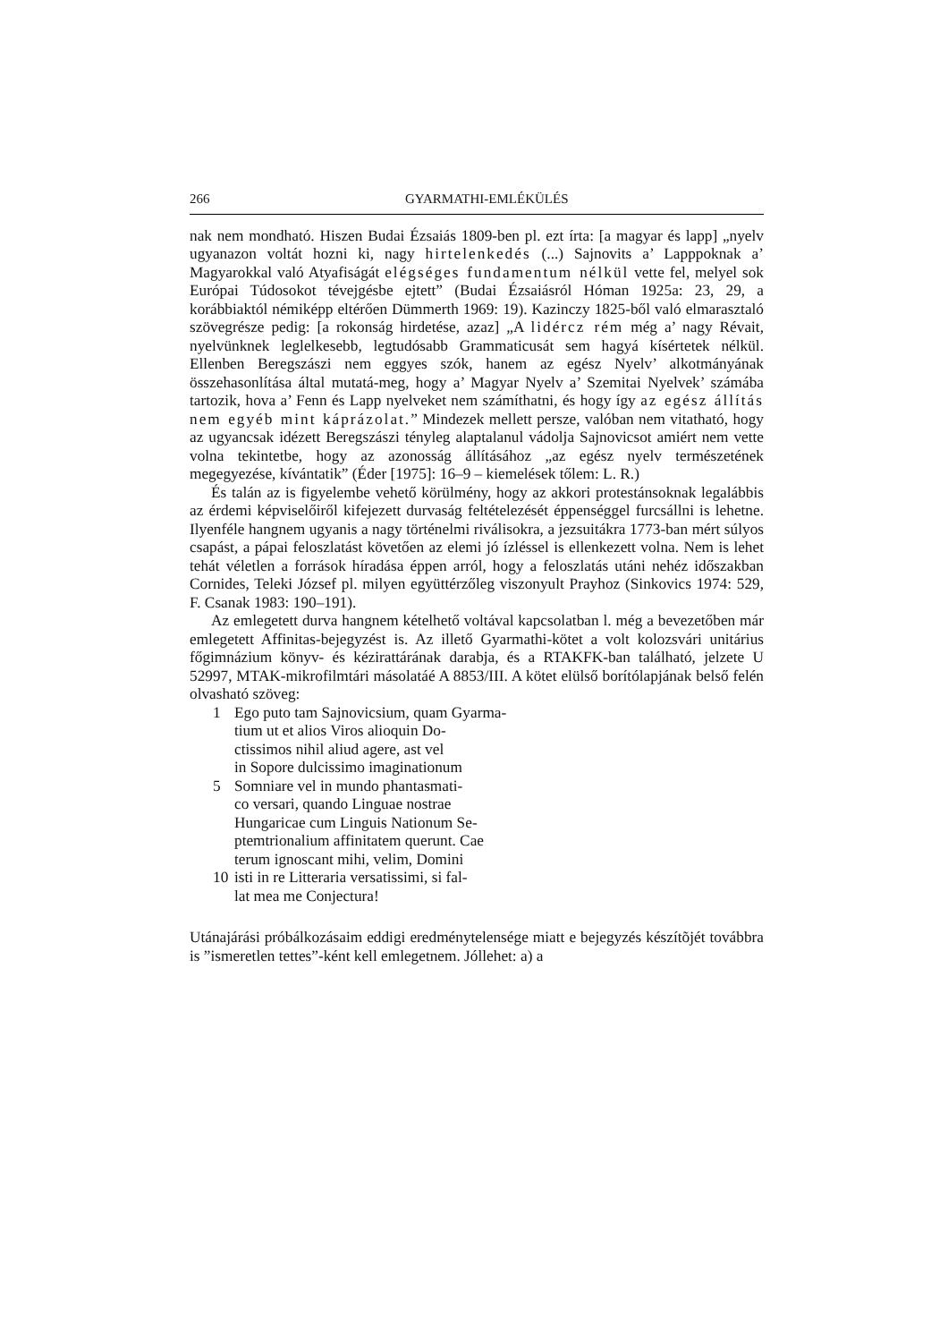266 GYARMATHI-EMLÉKÜLÉS
nak nem mondható. Hiszen Budai Ézsaiás 1809-ben pl. ezt írta: [a magyar és lapp] „nyelv ugyanazon voltát hozni ki, nagy hirtelenkedés (...) Sajnovits a’ Lapppoknak a’ Magyarokkal való Atyafiságát elégséges fundamentum nélkül vette fel, melyel sok Európai Túdosokot tévejgésbe ejtett” (Budai Ézsaiásról Hóman 1925a: 23, 29, a korábbiaktól némiképp eltérően Dümmerth 1969: 19). Kazinczy 1825-ből való elmarasztaló szövegrésze pedig: [a rokonság hirdetése, azaz] „A lidércz rém még a’ nagy Révait, nyelvünknek leglelkesebb, legtudósabb Grammaticusát sem hagyá kísértetek nélkül. Ellenben Beregszászi nem eggyes szók, hanem az egész Nyelv’ alkotmányának összehasonlítása által mutatá-meg, hogy a’ Magyar Nyelv a’ Szemitai Nyelvek’ számába tartozik, hova a’ Fenn és Lapp nyelveket nem számíthatni, és hogy így az egész állítás nem egyéb mint káprázolat.” Mindezek mellett persze, valóban nem vitatható, hogy az ugyancsak idézett Beregszászi tényleg alaptalanul vádolja Sajnovicsot amiért nem vette volna tekintetbe, hogy az azonosság állításához „az egész nyelv természetének megegyezése, kívántatik” (Éder [1975]: 16–9 – kiemelések tőlem: L. R.)
És talán az is figyelembe vehető körülmény, hogy az akkori protestánsoknak legalábbis az érdemi képviselőiről kifejezett durvaság feltételezését éppenséggel furcsállni is lehetne. Ilyenféle hangnem ugyanis a nagy történelmi riválisokra, a jezsuitákra 1773-ban mért súlyos csapást, a pápai feloszlatást követően az elemi jó ízléssel is ellenkezett volna. Nem is lehet tehát véletlen a források híradása éppen arról, hogy a feloszlatás utáni nehéz időszakban Cornides, Teleki József pl. milyen együttérzőleg viszonyult Prayhoz (Sinkovics 1974: 529, F. Csanak 1983: 190–191).
Az emlegetett durva hangnem kételhető voltával kapcsolatban l. még a bevezetőben már emlegetett Affinitas-bejegyzést is. Az illető Gyarmathi-kötet a volt kolozsvári unitárius főgimnázium könyv- és kézirattárának darabja, és a RTAKFK-ban található, jelzete U 52997, MTAK-mikrofilmtári másolatáé A 8853/III. A kötet elülső borítólapjának belső felén olvasható szöveg:
1 Ego puto tam Sajnovicsium, quam Gyarma-
tium ut et alios Viros alioquin Do-
ctissimos nihil aliud agere, ast vel
in Sopore dulcissimo imaginationum
5 Somniare vel in mundo phantasmati-
co versari, quando Linguae nostrae
Hungaricae cum Linguis Nationum Se-
ptemtrionalium affinitatem querunt. Cae
terum ignoscant mihi, velim, Domini
10 isti in re Litteraria versatissimi, si fal-
lat mea me Conjectura!
Utánajárási próbálkozásaim eddigi eredménytelensége miatt e bejegyzés készítõjét továbbra is ”ismeretlen tettes”-ként kell emlegetnem. Jóllehet: a) a